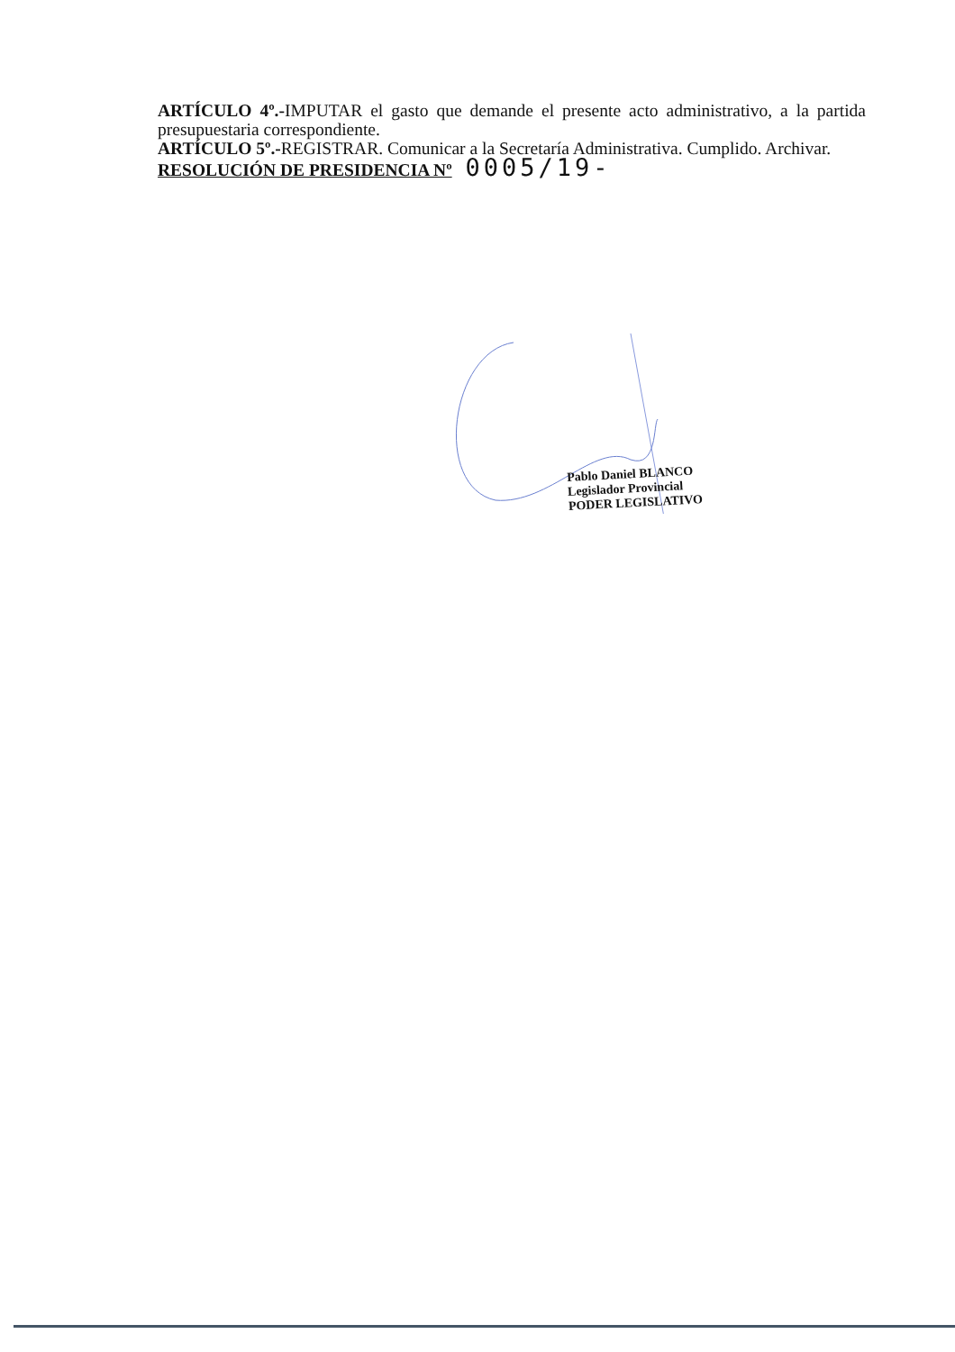ARTÍCULO 4º.-IMPUTAR el gasto que demande el presente acto administrativo, a la partida presupuestaria correspondiente.
ARTÍCULO 5º.-REGISTRAR. Comunicar a la Secretaría Administrativa. Cumplido. Archivar.
RESOLUCIÓN DE PRESIDENCIA Nº 0005/19-
Pablo Daniel BLANCO
Legislador Provincial
PODER LEGISLATIVO